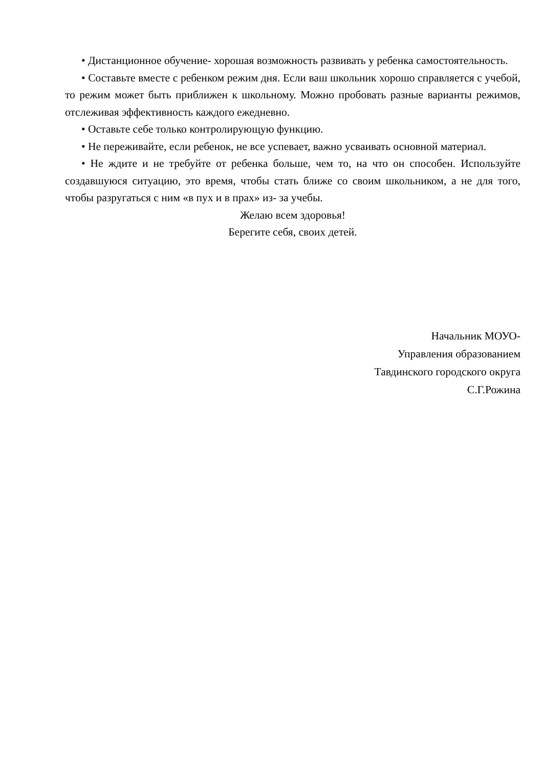• Дистанционное обучение- хорошая возможность развивать у ребенка самостоятельность.
• Составьте вместе с ребенком режим дня. Если ваш школьник хорошо справляется с учебой, то режим может быть приближен к школьному. Можно пробовать разные варианты режимов, отслеживая эффективность каждого ежедневно.
• Оставьте себе только контролирующую функцию.
• Не переживайте, если ребенок, не все успевает, важно усваивать основной материал.
• Не ждите и не требуйте от ребенка больше, чем то, на что он способен. Используйте создавшуюся ситуацию, это время, чтобы стать ближе со своим школьником, а не для того, чтобы разругаться с ним «в пух и в прах» из- за учебы.
Желаю всем здоровья!
Берегите себя, своих детей.
Начальник МОУО-
Управления образованием
Тавдинского городского округа
С.Г.Рожина